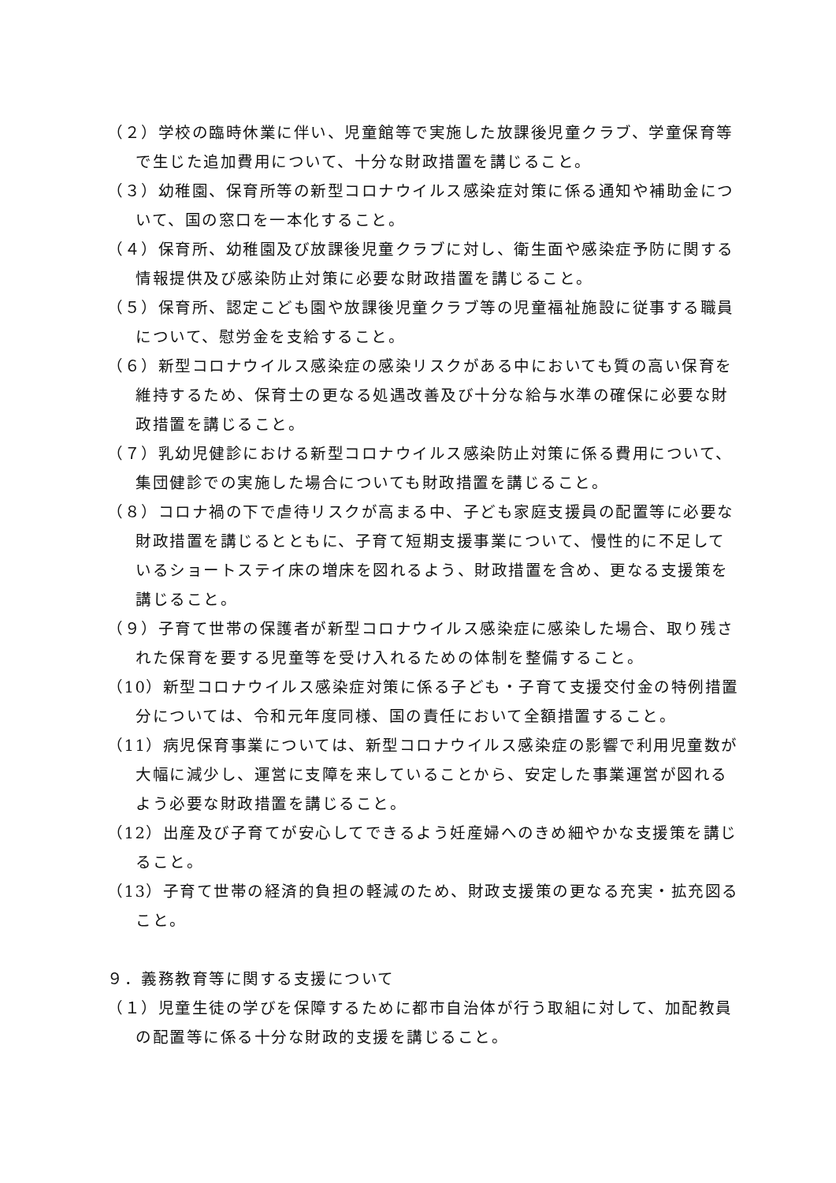（２）学校の臨時休業に伴い、児童館等で実施した放課後児童クラブ、学童保育等で生じた追加費用について、十分な財政措置を講じること。
（３）幼稚園、保育所等の新型コロナウイルス感染症対策に係る通知や補助金について、国の窓口を一本化すること。
（４）保育所、幼稚園及び放課後児童クラブに対し、衛生面や感染症予防に関する情報提供及び感染防止対策に必要な財政措置を講じること。
（５）保育所、認定こども園や放課後児童クラブ等の児童福祉施設に従事する職員について、慰労金を支給すること。
（６）新型コロナウイルス感染症の感染リスクがある中においても質の高い保育を維持するため、保育士の更なる処遇改善及び十分な給与水準の確保に必要な財政措置を講じること。
（７）乳幼児健診における新型コロナウイルス感染防止対策に係る費用について、集団健診での実施した場合についても財政措置を講じること。
（８）コロナ禍の下で虐待リスクが高まる中、子ども家庭支援員の配置等に必要な財政措置を講じるとともに、子育て短期支援事業について、慢性的に不足しているショートステイ床の増床を図れるよう、財政措置を含め、更なる支援策を講じること。
（９）子育て世帯の保護者が新型コロナウイルス感染症に感染した場合、取り残された保育を要する児童等を受け入れるための体制を整備すること。
（10）新型コロナウイルス感染症対策に係る子ども・子育て支援交付金の特例措置分については、令和元年度同様、国の責任において全額措置すること。
（11）病児保育事業については、新型コロナウイルス感染症の影響で利用児童数が大幅に減少し、運営に支障を来していることから、安定した事業運営が図れるよう必要な財政措置を講じること。
（12）出産及び子育てが安心してできるよう妊産婦へのきめ細やかな支援策を講じること。
（13）子育て世帯の経済的負担の軽減のため、財政支援策の更なる充実・拡充図ること。
９．義務教育等に関する支援について
（１）児童生徒の学びを保障するために都市自治体が行う取組に対して、加配教員の配置等に係る十分な財政的支援を講じること。